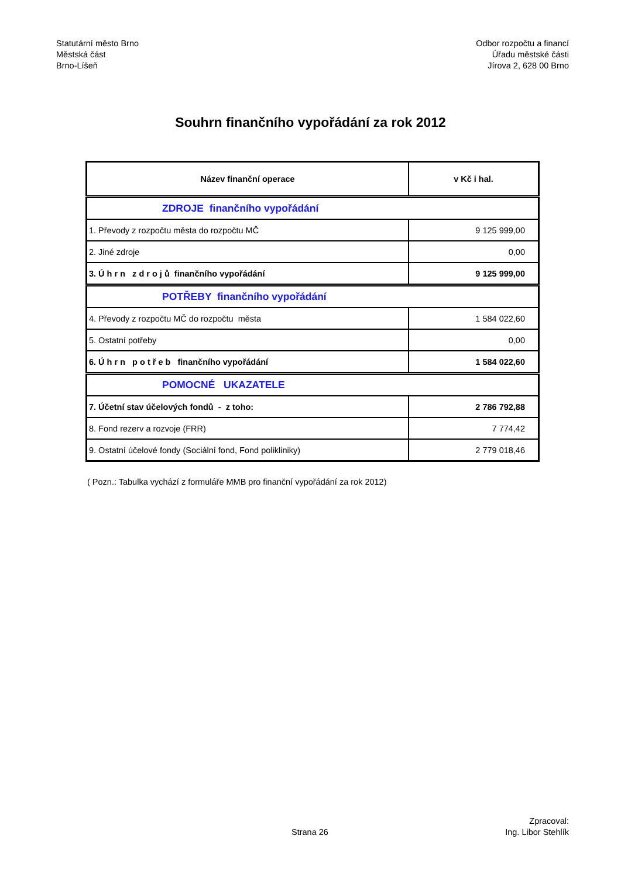Statutární město Brno
Městská část
Brno-Líšeň
Odbor rozpočtu a financí
Úřadu městské části
Jírova 2, 628 00 Brno
Souhrn finančního vypořádání za rok 2012
| Název finanční operace | v Kč i hal. |
| --- | --- |
| ZDROJE finančního vypořádání | |
| 1. Převody z rozpočtu města do rozpočtu MČ | 9 125 999,00 |
| 2. Jiné zdroje | 0,00 |
| 3. Ú h r n z d r o j ů finančního vypořádání | 9 125 999,00 |
| POTŘEBY finančního vypořádání | |
| 4. Převody z rozpočtu MČ do rozpočtu města | 1 584 022,60 |
| 5. Ostatní potřeby | 0,00 |
| 6. Ú h r n p o t ř e b finančního vypořádání | 1 584 022,60 |
| POMOCNÉ UKAZATELE | |
| 7. Účetní stav účelových fondů - z toho: | 2 786 792,88 |
| 8. Fond rezerv a rozvoje (FRR) | 7 774,42 |
| 9. Ostatní účelové fondy (Sociální fond, Fond polikliniky) | 2 779 018,46 |
( Pozn.: Tabulka vychází z formuláře MMB pro finanční vypořádání za rok 2012)
Strana 26
Zpracoval:
Ing. Libor Stehlík